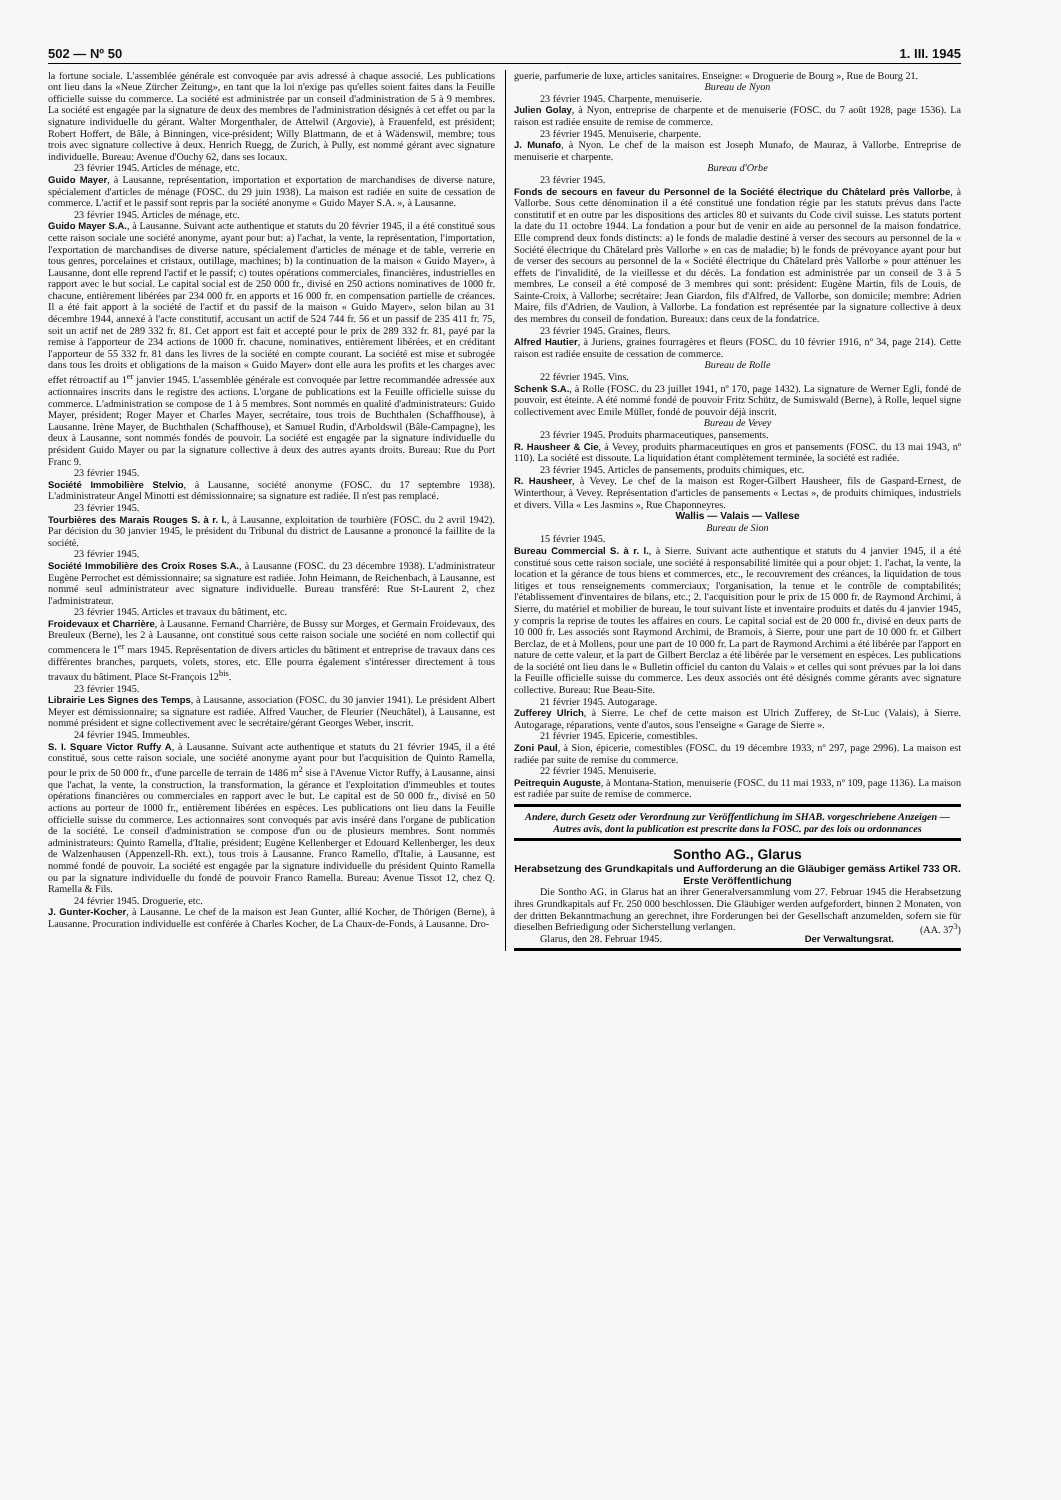502 — Nº 50 1. III. 1945
la fortune sociale. L'assemblée générale est convoquée par avis adressé à chaque associé. Les publications ont lieu dans la «Neue Zürcher Zeitung», en tant que la loi n'exige pas qu'elles soient faites dans la Feuille officielle suisse du commerce. La société est administrée par un conseil d'administration de 5 à 9 membres. La société est engagée par la signature de deux des membres de l'administration désignés à cet effet ou par la signature individuelle du gérant. Walter Morgenthaler, de Attelwil (Argovie), à Frauenfeld, est président; Robert Hoffert, de Bâle, à Binningen, vice-président; Willy Blattmann, de et à Wädenswil, membre; tous trois avec signature collective à deux. Henrich Ruegg, de Zurich, à Pully, est nommé gérant avec signature individuelle. Bureau: Avenue d'Ouchy 62, dans ses locaux.
23 février 1945. Articles de ménage, etc.
Guido Mayer, à Lausanne, représentation, importation et exportation de marchandises de diverse nature, spécialement d'articles de ménage (FOSC. du 29 juin 1938). La maison est radiée en suite de cessation de commerce. L'actif et le passif sont repris par la société anonyme « Guido Mayer S.A. », à Lausanne.
23 février 1945. Articles de ménage, etc.
Guido Mayer S.A., à Lausanne. Suivant acte authentique et statuts du 20 février 1945, il a été constitué sous cette raison sociale une société anonyme, ayant pour but: a) l'achat, la vente, la représentation, l'importation, l'exportation de marchandises de diverse nature, spécialement d'articles de ménage et de table, verrerie en tous genres, porcelaines et cristaux, outillage, machines; b) la continuation de la maison « Guido Mayer», à Lausanne, dont elle reprend l'actif et le passif; c) toutes opérations commerciales, financières, industrielles en rapport avec le but social. Le capital social est de 250 000 fr., divisé en 250 actions nominatives de 1000 fr. chacune, entièrement libérées par 234 000 fr. en apports et 16 000 fr. en compensation partielle de créances. Il a été fait apport à la société de l'actif et du passif de la maison « Guido Mayer», selon bilan au 31 décembre 1944, annexé à l'acte constitutif, accusant un actif de 524 744 fr. 56 et un passif de 235 411 fr. 75, soit un actif net de 289 332 fr. 81. Cet apport est fait et accepté pour le prix de 289 332 fr. 81, payé par la remise à l'apporteur de 234 actions de 1000 fr. chacune, nominatives, entièrement libérées, et en créditant l'apporteur de 55 332 fr. 81 dans les livres de la société en compte courant. La société est mise et subrogée dans tous les droits et obligations de la maison « Guido Mayer» dont elle aura les profits et les charges avec effet rétroactif au 1<sup>er</sup> janvier 1945. L'assemblée générale est convoquée par lettre recommandée adressée aux actionnaires inscrits dans le registre des actions. L'organe de publications est la Feuille officielle suisse du commerce. L'administration se compose de 1 à 5 membres. Sont nommés en qualité d'administrateurs: Guido Mayer, président; Roger Mayer et Charles Mayer, secrétaire, tous trois de Buchthalen (Schaffhouse), à Lausanne. Irène Mayer, de Buchthalen (Schaffhouse), et Samuel Rudin, d'Arboldswil (Bâle-Campagne), les deux à Lausanne, sont nommés fondés de pouvoir. La société est engagée par la signature individuelle du président Guido Mayer ou par la signature collective à deux des autres ayants droits. Bureau: Rue du Port Franc 9.
23 février 1945.
Société Immobilière Stelvio, à Lausanne, société anonyme (FOSC. du 17 septembre 1938). L'administrateur Angel Minotti est démissionnaire; sa signature est radiée. Il n'est pas remplacé.
23 février 1945.
Tourbières des Marais Rouges S. à r. l., à Lausanne, exploitation de tourbière (FOSC. du 2 avril 1942). Par décision du 30 janvier 1945, le président du Tribunal du district de Lausanne a prononcé la faillite de la société.
23 février 1945.
Société Immobilière des Croix Roses S.A., à Lausanne (FOSC. du 23 décembre 1938). L'administrateur Eugène Perrochet est démissionnaire; sa signature est radiée. John Heimann, de Reichenbach, à Lausanne, est nommé seul administrateur avec signature individuelle. Bureau transféré: Rue St-Laurent 2, chez l'administrateur.
23 février 1945. Articles et travaux du bâtiment, etc.
Froidevaux et Charrière, à Lausanne. Fernand Charrière, de Bussy sur Morges, et Germain Froidevaux, des Breuleux (Berne), les 2 à Lausanne, ont constitué sous cette raison sociale une société en nom collectif qui commencera le 1<sup>er</sup> mars 1945. Représentation de divers articles du bâtiment et entreprise de travaux dans ces différentes branches, parquets, volets, stores, etc. Elle pourra également s'intéresser directement à tous travaux du bâtiment. Place St-François 12<sup>bis</sup>.
23 février 1945.
Librairie Les Signes des Temps, à Lausanne, association (FOSC. du 30 janvier 1941). Le président Albert Meyer est démissionnaire; sa signature est radiée. Alfred Vaucher, de Fleurier (Neuchâtel), à Lausanne, est nommé président et signe collectivement avec le secrétaire/gérant Georges Weber, inscrit.
24 février 1945. Immeubles.
S. I. Square Victor Ruffy A, à Lausanne. Suivant acte authentique et statuts du 21 février 1945, il a été constitué, sous cette raison sociale, une société anonyme ayant pour but l'acquisition de Quinto Ramella, pour le prix de 50 000 fr., d'une parcelle de terrain de 1486 m<sup>2</sup> sise à l'Avenue Victor Ruffy, à Lausanne, ainsi que l'achat, la vente, la construction, la transformation, la gérance et l'exploitation d'immeubles et toutes opérations financières ou commerciales en rapport avec le but. Le capital est de 50 000 fr., divisé en 50 actions au porteur de 1000 fr., entièrement libérées en espèces. Les publications ont lieu dans la Feuille officielle suisse du commerce. Les actionnaires sont convoqués par avis inséré dans l'organe de publication de la société. Le conseil d'administration se compose d'un ou de plusieurs membres. Sont nommés administrateurs: Quinto Ramella, d'Italie, président; Eugène Kellenberger et Edouard Kellenberger, les deux de Walzenhausen (Appenzell-Rh. ext.), tous trois à Lausanne. Franco Ramello, d'Italie, à Lausanne, est nommé fondé de pouvoir. La société est engagée par la signature individuelle du président Quinto Ramella ou par la signature individuelle du fondé de pouvoir Franco Ramella. Bureau: Avenue Tissot 12, chez Q. Ramella & Fils.
24 février 1945. Droguerie, etc.
J. Gunter-Kocher, à Lausanne. Le chef de la maison est Jean Gunter, allié Kocher, de Thörigen (Berne), à Lausanne. Procuration individuelle est conférée à Charles Kocher, de La Chaux-de-Fonds, à Lausanne. Dro-
guerie, parfumerie de luxe, articles sanitaires. Enseigne: « Droguerie de Bourg », Rue de Bourg 21.
Bureau de Nyon
23 février 1945. Charpente, menuiserie.
Julien Golay, à Nyon, entreprise de charpente et de menuiserie (FOSC. du 7 août 1928, page 1536). La raison est radiée ensuite de remise de commerce.
23 février 1945. Menuiserie, charpente.
J. Munafo, à Nyon. Le chef de la maison est Joseph Munafo, de Mauraz, à Vallorbe. Entreprise de menuiserie et charpente.
Bureau d'Orbe
23 février 1945.
Fonds de secours en faveur du Personnel de la Société électrique du Châtelard près Vallorbe, à Vallorbe. Sous cette dénomination il a été constitué une fondation régie par les statuts prévus dans l'acte constitutif et en outre par les dispositions des articles 80 et suivants du Code civil suisse. Les statuts portent la date du 11 octobre 1944. La fondation a pour but de venir en aide au personnel de la maison fondatrice. Elle comprend deux fonds distincts: a) le fonds de maladie destiné à verser des secours au personnel de la « Société électrique du Châtelard près Vallorbe » en cas de maladie; b) le fonds de prévoyance ayant pour but de verser des secours au personnel de la « Société électrique du Châtelard près Vallorbe » pour atténuer les effets de l'invalidité, de la vieillesse et du décès. La fondation est administrée par un conseil de 3 à 5 membres. Le conseil a été composé de 3 membres qui sont: président: Eugène Martin, fils de Louis, de Sainte-Croix, à Vallorbe; secrétaire: Jean Giardon, fils d'Alfred, de Vallorbe, son domicile; membre: Adrien Maire, fils d'Adrien, de Vaulion, à Vallorbe. La fondation est représentée par la signature collective à deux des membres du conseil de fondation. Bureaux: dans ceux de la fondatrice.
23 février 1945. Graines, fleurs.
Alfred Hautier, à Juriens, graines fourragères et fleurs (FOSC. du 10 février 1916, nº 34, page 214). Cette raison est radiée ensuite de cessation de commerce.
Bureau de Rolle
22 février 1945. Vins.
Schenk S.A., à Rolle (FOSC. du 23 juillet 1941, nº 170, page 1432). La signature de Werner Egli, fondé de pouvoir, est éteinte. A été nommé fondé de pouvoir Fritz Schütz, de Sumiswald (Berne), à Rolle, lequel signe collectivement avec Emile Müller, fondé de pouvoir déjà inscrit.
Bureau de Vevey
23 février 1945. Produits pharmaceutiques, pansements.
R. Hausheer & Cie, à Vevey, produits pharmaceutiques en gros et pansements (FOSC. du 13 mai 1943, nº 110). La société est dissoute. La liquidation étant complètement terminée, la société est radiée.
23 février 1945. Articles de pansements, produits chimiques, etc.
R. Hausheer, à Vevey. Le chef de la maison est Roger-Gilbert Hausheer, fils de Gaspard-Ernest, de Winterthour, à Vevey. Représentation d'articles de pansements « Lectas », de produits chimiques, industriels et divers. Villa « Les Jasmins », Rue Chaponneyres.
Wallis — Valais — Vallese
Bureau de Sion
15 février 1945.
Bureau Commercial S. à r. l., à Sierre. Suivant acte authentique et statuts du 4 janvier 1945, il a été constitué sous cette raison sociale, une société à responsabilité limitée qui a pour objet: 1. l'achat, la vente, la location et la gérance de tous biens et commerces, etc., le recouvrement des créances, la liquidation de tous litiges et tous renseignements commerciaux; l'organisation, la tenue et le contrôle de comptabilités; l'établissement d'inventaires de bilans, etc.; 2. l'acquisition pour le prix de 15 000 fr. de Raymond Archimi, à Sierre, du matériel et mobilier de bureau, le tout suivant liste et inventaire produits et datés du 4 janvier 1945, y compris la reprise de toutes les affaires en cours. Le capital social est de 20 000 fr., divisé en deux parts de 10 000 fr. Les associés sont Raymond Archimi, de Bramois, à Sierre, pour une part de 10 000 fr. et Gilbert Berclaz, de et à Mollens, pour une part de 10 000 fr. La part de Raymond Archimi a été libérée par l'apport en nature de cette valeur, et la part de Gilbert Berclaz a été libérée par le versement en espèces. Les publications de la société ont lieu dans le « Bulletin officiel du canton du Valais » et celles qui sont prévues par la loi dans la Feuille officielle suisse du commerce. Les deux associés ont été désignés comme gérants avec signature collective. Bureau: Rue Beau-Site.
21 février 1945. Autogarage.
Zufferey Ulrich, à Sierre. Le chef de cette maison est Ulrich Zufferey, de St-Luc (Valais), à Sierre. Autogarage, réparations, vente d'autos, sous l'enseigne « Garage de Sierre ».
21 février 1945. Epicerie, comestibles.
Zoni Paul, à Sion, épicerie, comestibles (FOSC. du 19 décembre 1933, nº 297, page 2996). La maison est radiée par suite de remise du commerce.
22 février 1945. Menuiserie.
Peitrequin Auguste, à Montana-Station, menuiserie (FOSC. du 11 mai 1933, nº 109, page 1136). La maison est radiée par suite de remise de commerce.
Andere, durch Gesetz oder Verordnung zur Veröffentlichung im SHAB. vorgeschriebene Anzeigen — Autres avis, dont la publication est prescrite dans la FOSC. par des lois ou ordonnances
Sontho AG., Glarus
Herabsetzung des Grundkapitals und Aufforderung an die Gläubiger gemäss Artikel 733 OR.
Erste Veröffentlichung
Die Sontho AG. in Glarus hat an ihrer Generalversammlung vom 27. Februar 1945 die Herabsetzung ihres Grundkapitals auf Fr. 250 000 beschlossen. Die Gläubiger werden aufgefordert, binnen 2 Monaten, von der dritten Bekanntmachung an gerechnet, ihre Forderungen bei der Gesellschaft anzumelden, sofern sie für dieselben Befriedigung oder Sicherstellung verlangen. (AA. 37<sup>3</sup>)
Glarus, den 28. Februar 1945. Der Verwaltungsrat.